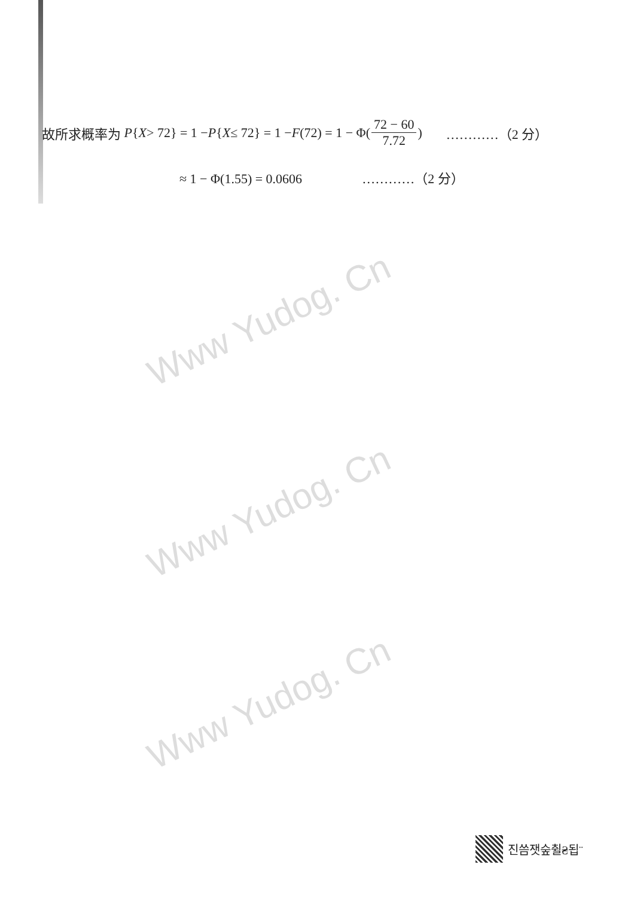Www Yudog. Cn
Www Yudog. Cn
Www Yudog. Cn
故所求概率为 P { X > 72} = 1 − P { X ≤ 72} = 1 − F (72) = 1 − Φ(72 − 60 7.72) …………（2 分）
≈ 1 − Φ(1.55) = 0.0606 …………（2 分）
진씀잿숲췰₴됩¨